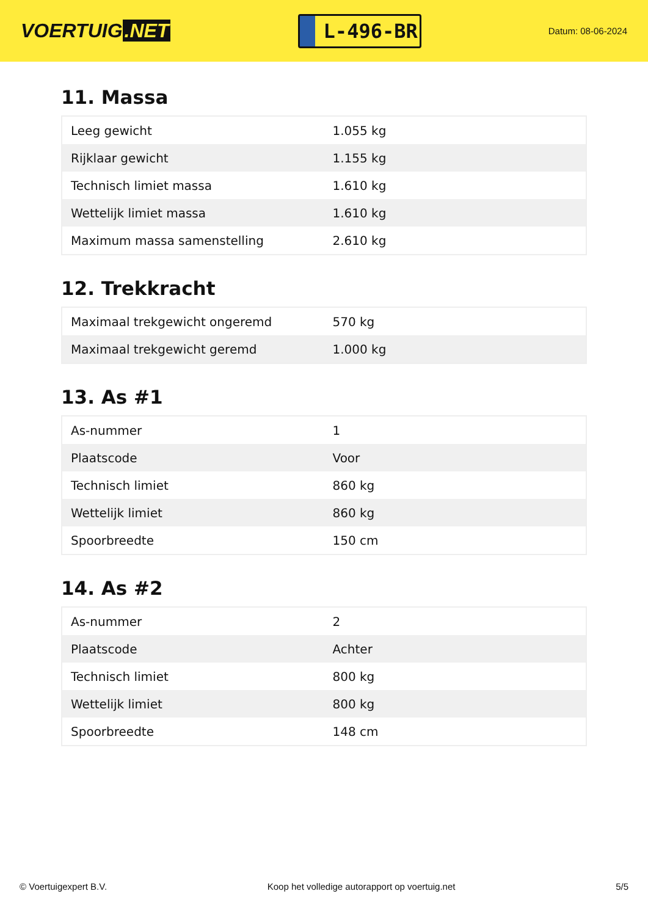VOERTUIG.NET
L-496-BR
Datum: 08-06-2024
11. Massa
| Leeg gewicht | 1.055 kg |
| Rijklaar gewicht | 1.155 kg |
| Technisch limiet massa | 1.610 kg |
| Wettelijk limiet massa | 1.610 kg |
| Maximum massa samenstelling | 2.610 kg |
12. Trekkracht
| Maximaal trekgewicht ongeremd | 570 kg |
| Maximaal trekgewicht geremd | 1.000 kg |
13. As #1
| As-nummer | 1 |
| Plaatscode | Voor |
| Technisch limiet | 860 kg |
| Wettelijk limiet | 860 kg |
| Spoorbreedte | 150 cm |
14. As #2
| As-nummer | 2 |
| Plaatscode | Achter |
| Technisch limiet | 800 kg |
| Wettelijk limiet | 800 kg |
| Spoorbreedte | 148 cm |
© Voertuigexpert B.V. Koop het volledige autorapport op voertuig.net 5/5